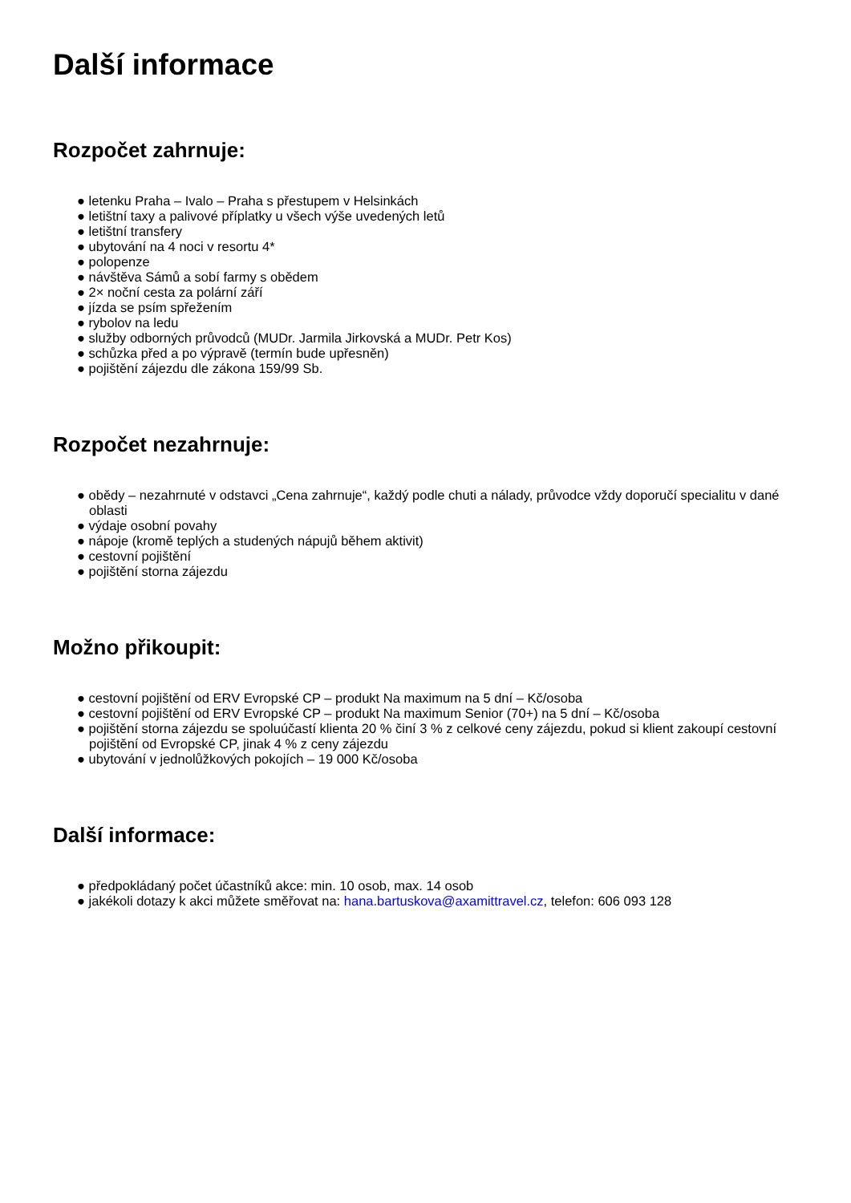Další informace
Rozpočet zahrnuje:
● letenku Praha – Ivalo – Praha s přestupem v Helsinkách
● letištní taxy a palivové příplatky u všech výše uvedených letů
● letištní transfery
● ubytování na 4 noci v resortu 4*
● polopenze
● návštěva Sámů a sobí farmy s obědem
● 2× noční cesta za polární září
● jízda se psím spřežením
● rybolov na ledu
● služby odborných průvodců (MUDr. Jarmila Jirkovská a MUDr. Petr Kos)
● schůzka před a po výpravě (termín bude upřesněn)
● pojištění zájezdu dle zákona 159/99 Sb.
Rozpočet nezahrnuje:
● obědy – nezahrnuté v odstavci „Cena zahrnuje“, každý podle chuti a nálady, průvodce vždy doporučí specialitu v dané oblasti
● výdaje osobní povahy
● nápoje (kromě teplých a studených nápujů během aktivit)
● cestovní pojištění
● pojištění storna zájezdu
Možno přikoupit:
● cestovní pojištění od ERV Evropské CP – produkt Na maximum na 5 dní – Kč/osoba
● cestovní pojištění od ERV Evropské CP – produkt Na maximum Senior (70+) na 5 dní – Kč/osoba
● pojištění storna zájezdu se spoluúčastí klienta 20 % činí 3 % z celkové ceny zájezdu, pokud si klient zakoupí cestovní pojištění od Evropské CP, jinak 4 % z ceny zájezdu
● ubytování v jednolůžkových pokojích – 19 000 Kč/osoba
Další informace:
● předpokládaný počet účastníků akce: min. 10 osob, max. 14 osob
● jakékoli dotazy k akci můžete směřovat na: hana.bartuskova@axamittravel.cz, telefon: 606 093 128